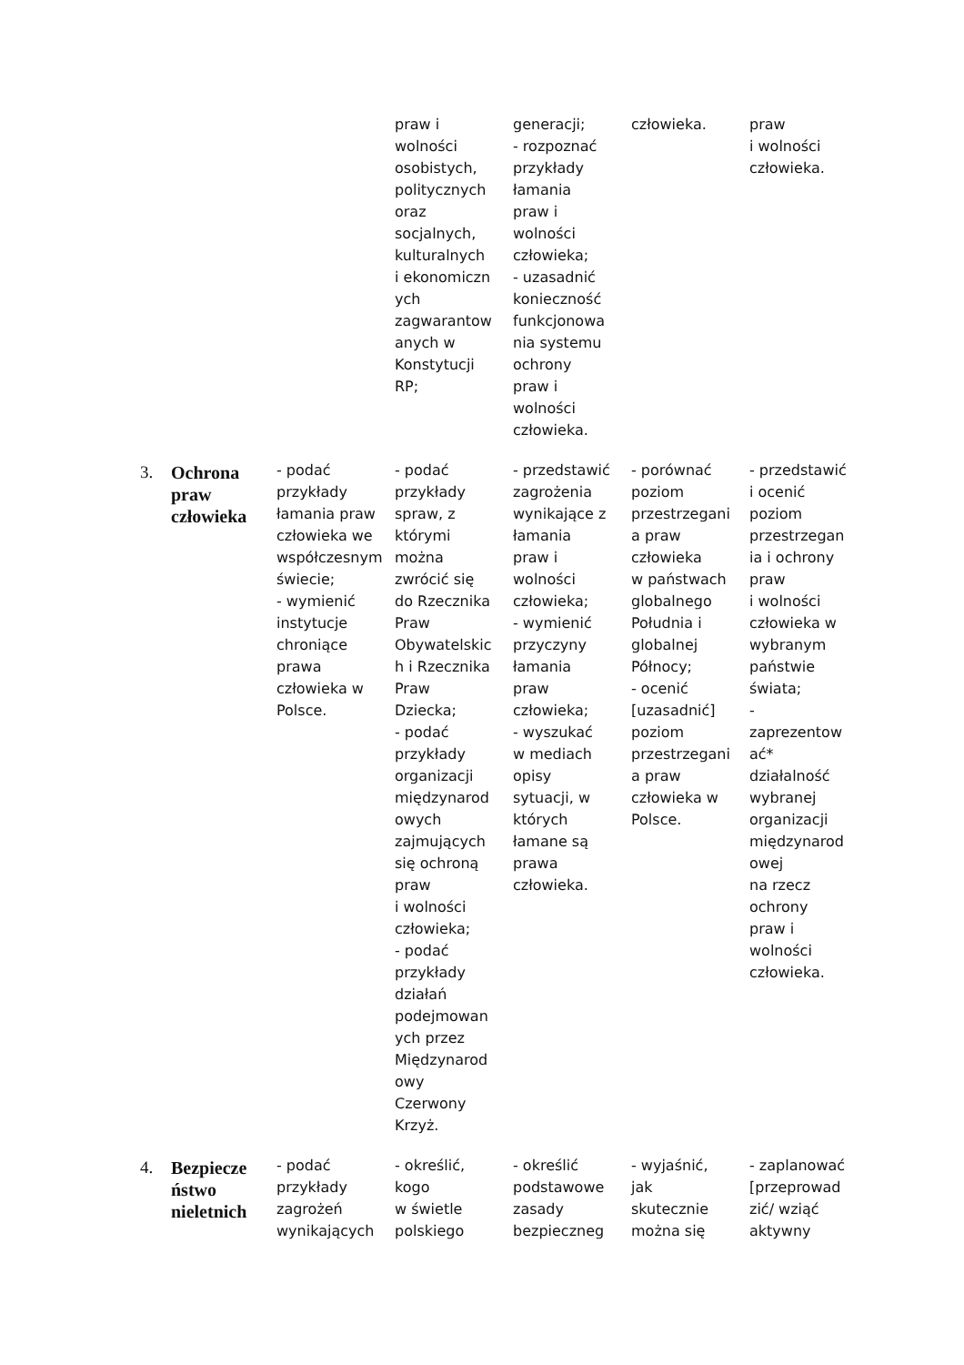| | | | praw i wolności osobistych, politycznych oraz socjalnych, kulturalnych i ekonomiczn ych zagwarantow anych w Konstytucji RP; | generacji; - rozpoznać przykłady łamania praw i wolności człowieka; - uzasadnić konieczność funkcjonowa nia systemu ochrony praw i wolności człowieka. | człowieka. | praw i wolności człowieka. |
| 3. | Ochrona praw człowieka | - podać przykłady łamania praw człowieka we współczesnym świecie; - wymienić instytucje chroniące prawa człowieka w Polsce. | - podać przykłady spraw, z którymi można zwrócić się do Rzecznika Praw Obywatelskic h i Rzecznika Praw Dziecka; - podać przykłady organizacji międzynarod owych zajmujących się ochroną praw i wolności człowieka; - podać przykłady działań podejmowan ych przez Międzynarod owy Czerwony Krzyż. | - przedstawić zagrożenia wynikające z łamania praw i wolności człowieka; - wymienić przyczyny łamania praw człowieka; - wyszukać w mediach opisy sytuacji, w których łamane są prawa człowieka. | - porównać poziom przestrzegani a praw człowieka w państwach globalnego Południa i globalnej Północy; - ocenić [uzasadnić] poziom przestrzegani a praw człowieka w Polsce. | - przedstawić i ocenić poziom przestrzegan ia i ochrony praw i wolności człowieka w wybranym państwie świata; - zaprezentow ać* działalność wybranej organizacji międzynarod owej na rzecz ochrony praw i wolności człowieka. |
| 4. | Bezpiecze ństwo nieletnich | - podać przykłady zagrożeń wynikających | - określić, kogo w świetle polskiego | - określić podstawowe zasady bezpieczneg | - wyjaśnić, jak skutecznie można się | - zaplanować [przeprowad zić/ wziąć aktywny |